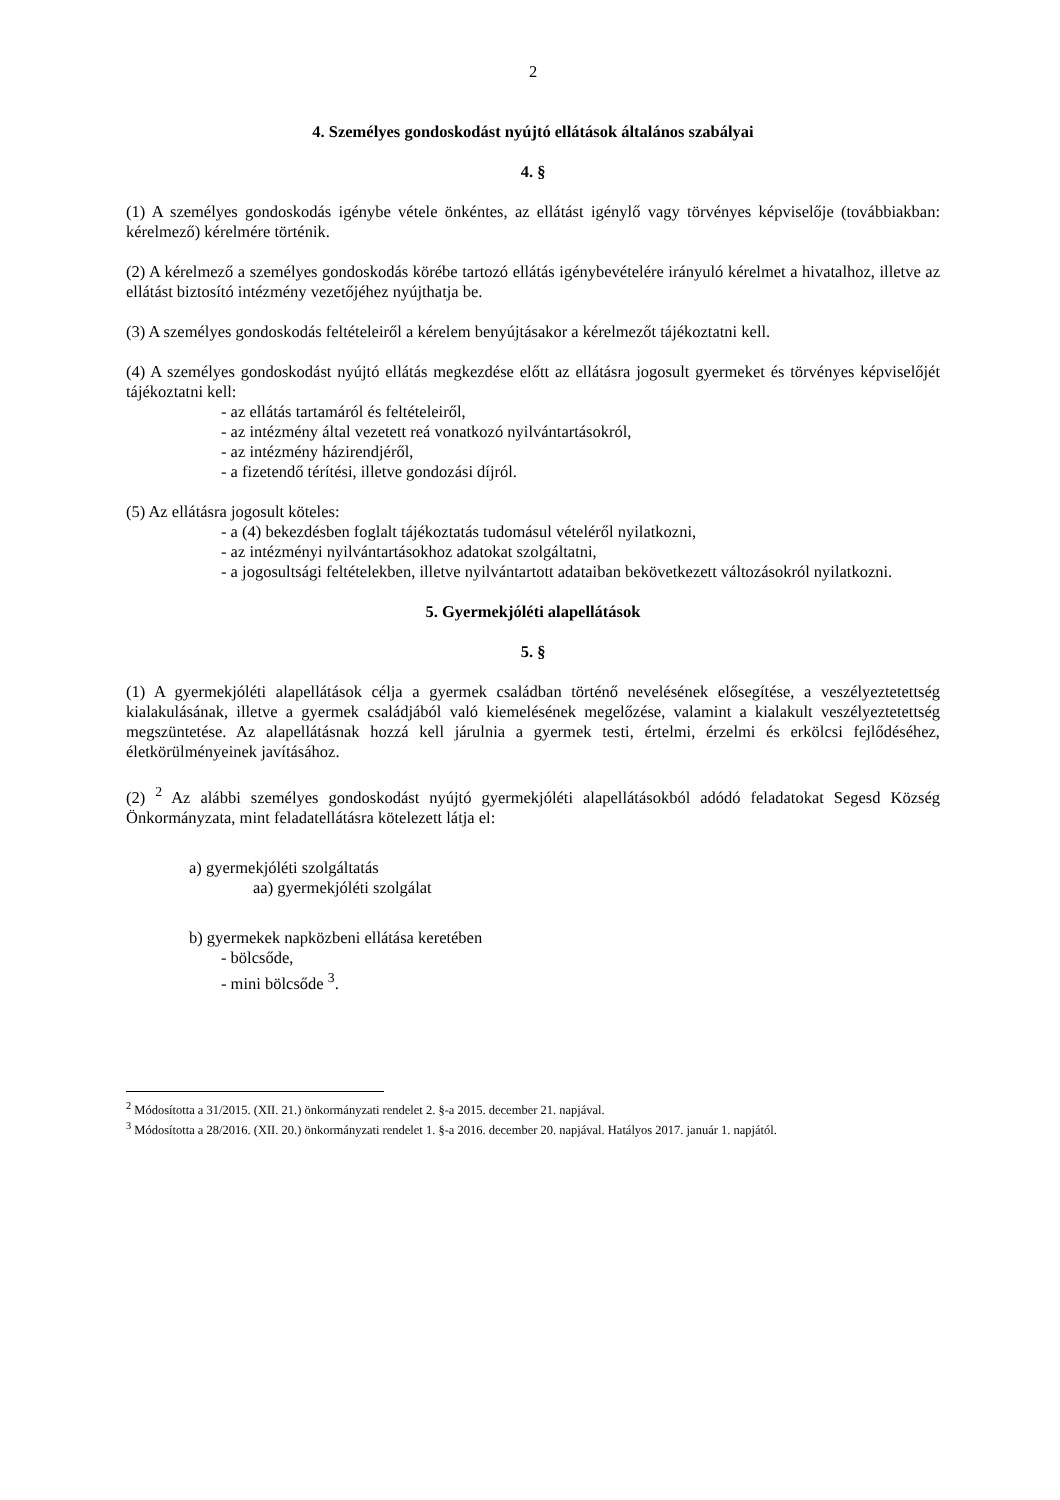2
4. Személyes gondoskodást nyújtó ellátások általános szabályai
4. §
(1) A személyes gondoskodás igénybe vétele önkéntes, az ellátást igénylő vagy törvényes képviselője (továbbiakban: kérelmező) kérelmére történik.
(2) A kérelmező a személyes gondoskodás körébe tartozó ellátás igénybevételére irányuló kérelmet a hivatalhoz, illetve az ellátást biztosító intézmény vezetőjéhez nyújthatja be.
(3) A személyes gondoskodás feltételeiről a kérelem benyújtásakor a kérelmezőt tájékoztatni kell.
(4) A személyes gondoskodást nyújtó ellátás megkezdése előtt az ellátásra jogosult gyermeket és törvényes képviselőjét tájékoztatni kell:
- az ellátás tartamáról és feltételeiről,
- az intézmény által vezetett reá vonatkozó nyilvántartásokról,
- az intézmény házirendjéről,
- a fizetendő térítési, illetve gondozási díjról.
(5) Az ellátásra jogosult köteles:
- a (4) bekezdésben foglalt tájékoztatás tudomásul vételéről nyilatkozni,
- az intézményi nyilvántartásokhoz adatokat szolgáltatni,
- a jogosultsági feltételekben, illetve nyilvántartott adataiban bekövetkezett változásokról nyilatkozni.
5. Gyermekjóléti alapellátások
5. §
(1) A gyermekjóléti alapellátások célja a gyermek családban történő nevelésének elősegítése, a veszélyeztetettség kialakulásának, illetve a gyermek családjából való kiemelésének megelőzése, valamint a kialakult veszélyeztetettség megszüntetése. Az alapellátásnak hozzá kell járulnia a gyermek testi, értelmi, érzelmi és erkölcsi fejlődéséhez, életkörülményeinek javításához.
(2) <sup>2</sup> Az alábbi személyes gondoskodást nyújtó gyermekjóléti alapellátásokból adódó feladatokat Segesd Község Önkormányzata, mint feladatellátásra kötelezett látja el:
a) gyermekjóléti szolgáltatás
aa) gyermekjóléti szolgálat
b) gyermekek napközbeni ellátása keretében
- bölcsőde,
- mini bölcsőde <sup>3</sup>.
<sup>2</sup> Módosította a 31/2015. (XII. 21.) önkormányzati rendelet 2. §-a 2015. december 21. napjával.
<sup>3</sup> Módosította a 28/2016. (XII. 20.) önkormányzati rendelet 1. §-a 2016. december 20. napjával. Hatályos 2017. január 1. napjától.